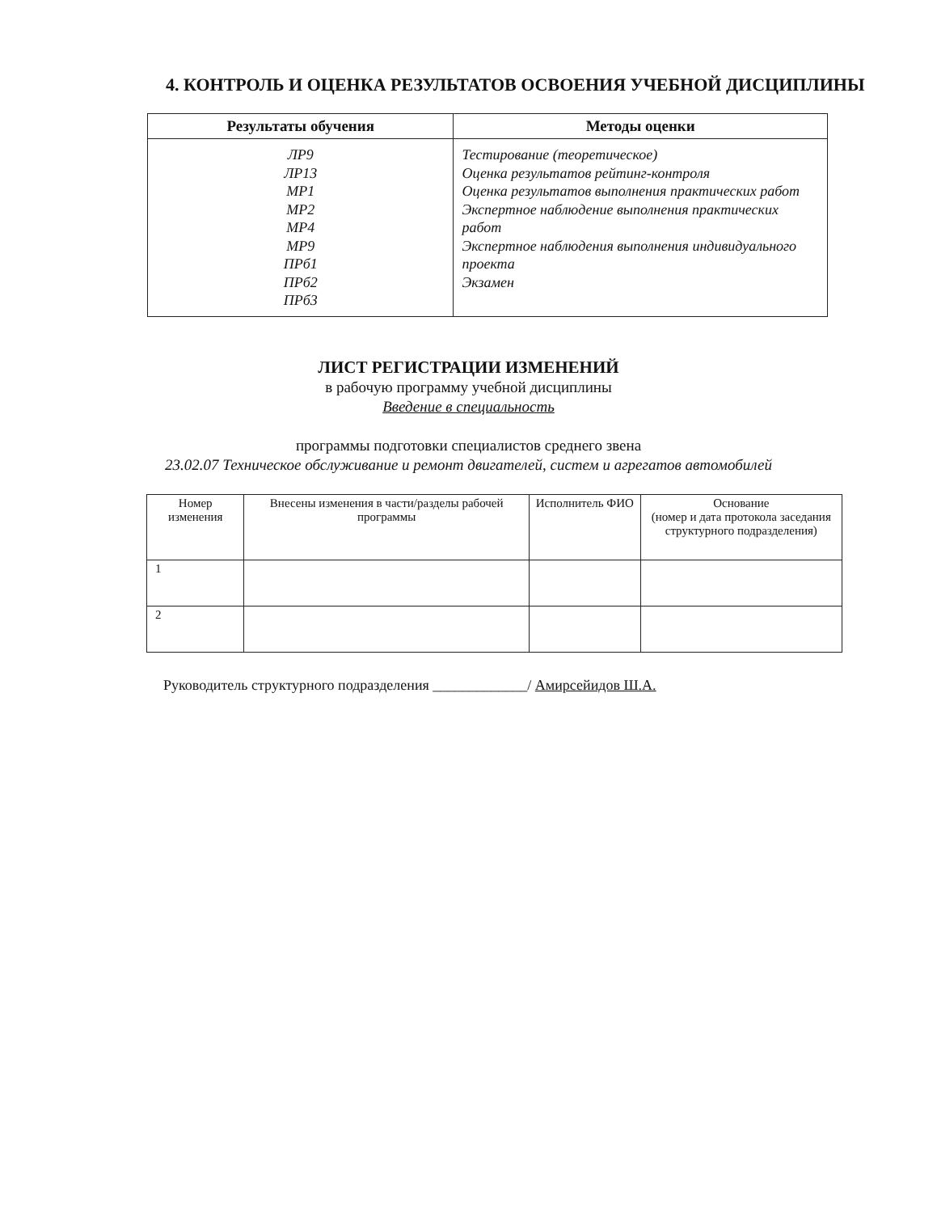4. КОНТРОЛЬ И ОЦЕНКА РЕЗУЛЬТАТОВ ОСВОЕНИЯ УЧЕБНОЙ ДИСЦИПЛИНЫ
| Результаты обучения | Методы оценки |
| --- | --- |
| ЛР9 ЛР13 МР1 МР2 МР4 МР9 ПРб1 ПРб2 ПРб3 | Тестирование (теоретическое) Оценка результатов рейтинг-контроля Оценка результатов выполнения практических работ Экспертное наблюдение выполнения практических работ Экспертное наблюдения выполнения индивидуального проекта Экзамен |
ЛИСТ РЕГИСТРАЦИИ ИЗМЕНЕНИЙ
в рабочую программу учебной дисциплины
Введение в специальность
программы подготовки специалистов среднего звена
23.02.07 Техническое обслуживание и ремонт двигателей, систем и агрегатов автомобилей
| Номер изменения | Внесены изменения в части/разделы рабочей программы | Исполнитель ФИО | Основание (номер и дата протокола заседания структурного подразделения) |
| --- | --- | --- | --- |
| 1 | | | |
| 2 | | | |
Руководитель структурного подразделения _____________/ Амирсейидов Ш.А.